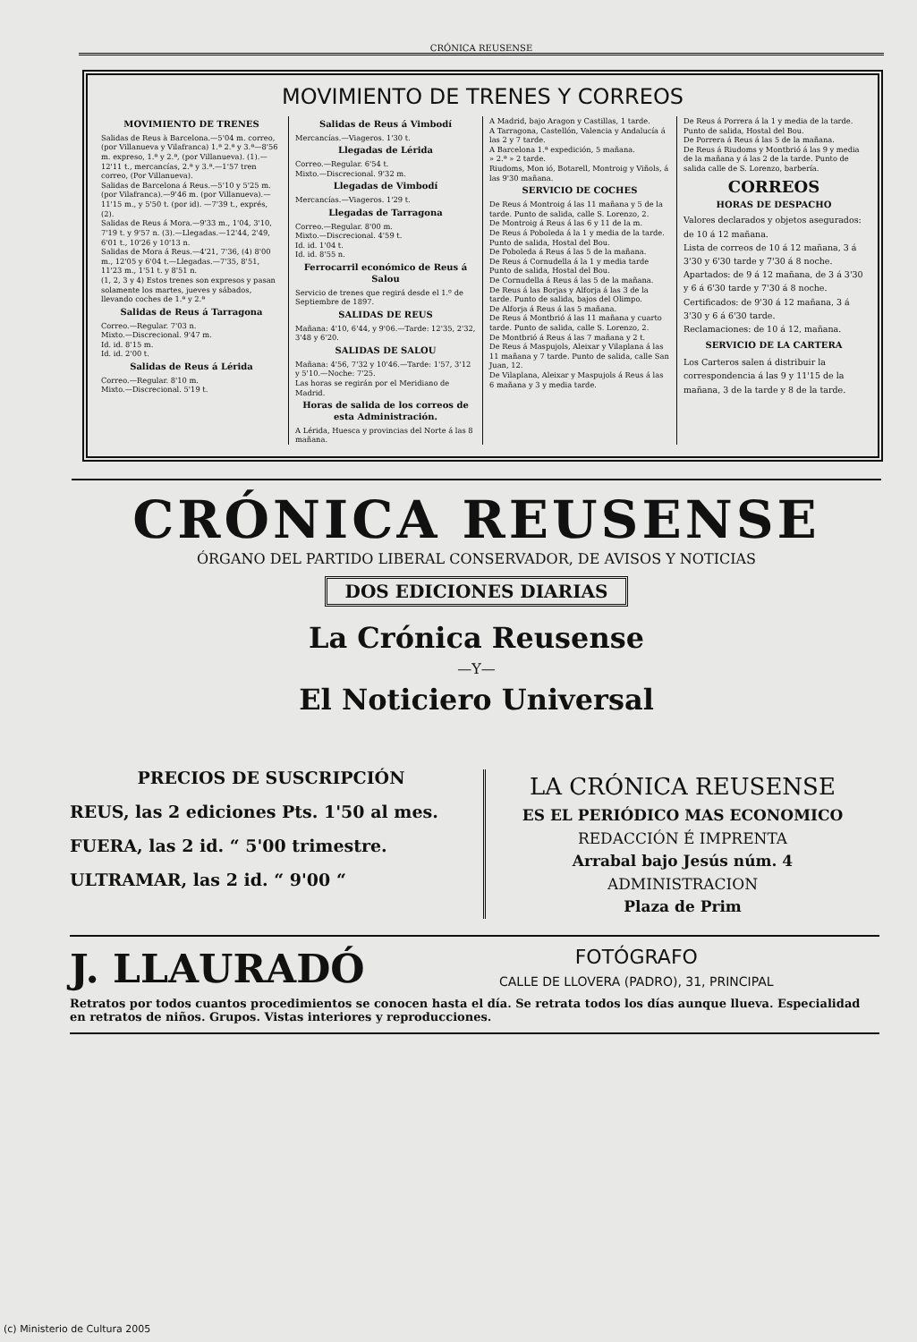CRÓNICA REUSENSE
MOVIMIENTO DE TRENES Y CORREOS
MOVIMIENTO DE TRENES
Salidas de Reus à Barcelona.—5'04 m. correo, (por Villanueva y Vilafranca) 1.ª 2.ª y 3.ª—8'56 m. expreso, 1.ª y 2.ª, (por Villanueva). (1).—12'11 t., mercancías, 2.ª y 3.ª.—1'57 tren correo, (Por Villanueva).
Salidas de Barcelona á Reus.—5'10 y 5'25 m. (por Vilafranca).—9'46 m. (por Villanueva).—11'15 m., y 5'50 t. (por id). —7'39 t., exprés, (2).
Salidas de Reus á Mora.—9'33 m., 1'04, 3'10, 7'19 t. y 9'57 n. (3).—Llegadas.—12'44, 2'49, 6'01 t., 10'26 y 10'13 n.
Salidas de Mora á Reus.—4'21, 7'36, (4) 8'00 m., 12'05 y 6'04 t.—Llegadas.—7'35, 8'51, 11'23 m., 1'51 t. y 8'51 n.
(1, 2, 3 y 4) Estos trenes son expresos y pasan solamente los martes, jueves y sábados, llevando coches de 1.ª y 2.ª
Salidas de Reus á Tarragona
Correo.—Regular. 7'03 n.
Mixto.—Discrecional. 9'47 m.
Id. id. 8'15 m.
Id. id. 2'00 t.
Salidas de Reus á Lérida
Correo.—Regular. 8'10 m.
Mixto.—Discrecional. 5'19 t.
Salidas de Reus á Vimbodí
Mercancías.—Viageros. 1'30 t.
Llegadas de Lérida
Correo.—Regular. 6'54 t.
Mixto.—Discrecional. 9'32 m.
Llegadas de Vimbodí
Mercancías.—Viageros. 1'29 t.
Llegadas de Tarragona
Correo.—Regular. 8'00 m.
Mixto.—Discrecional. 4'59 t.
Id. id. 1'04 t.
Id. id. 8'55 n.
Ferrocarril económico de Reus á Salou
Servicio de trenes que regirá desde el 1.º de Septiembre de 1897.
SALIDAS DE REUS
Mañana: 4'10, 6'44, y 9'06.—Tarde: 12'35, 2'32, 3'48 y 6'20.
SALIDAS DE SALOU
Mañana: 4'56, 7'32 y 10'46.—Tarde: 1'57, 3'12 y 5'10.—Noche: 7'25.
Las horas se regirán por el Meridiano de Madrid.
Horas de salida de los correos de esta Administración.
A Lérida, Huesca y provincias del Norte á las 8 mañana.
A Madrid, bajo Aragon y Castillas, 1 tarde.
A Tarragona, Castellón, Valencia y Andalucía á las 2 y 7 tarde.
A Barcelona 1.ª expedición, 5 mañana.
» 2.ª » 2 tarde.
Riudoms, Mon ió, Botarell, Montroig y Viñols, á las 9'30 mañana.
SERVICIO DE COCHES
De Reus á Montroig á las 11 mañana y 5 de la tarde. Punto de salida, calle S. Lorenzo, 2.
De Montroig á Reus á las 6 y 11 de la m.
De Reus á Poboleda á la 1 y media de la tarde. Punto de salida, Hostal del Bou.
De Poboleda á Reus á las 5 de la mañana.
De Reus á Cornudella á la 1 y media tarde Punto de salida, Hostal del Bou.
De Cornudella á Reus á las 5 de la mañana.
De Reus á las Borjas y Alforja á las 3 de la tarde. Punto de salida, bajos del Olimpo.
De Alforja á Reus á las 5 mañana.
De Reus á Montbrió á las 11 mañana y cuarto tarde. Punto de salida, calle S. Lorenzo, 2.
De Montbrió á Reus á las 7 mañana y 2 t.
De Reus á Maspujols, Aleixar y Vilaplana á las 11 mañana y 7 tarde. Punto de salida, calle San Juan, 12.
De Vilaplana, Aleixar y Maspujols á Reus á las 6 mañana y 3 y media tarde.
De Reus á Porrera á la 1 y media de la tarde. Punto de salida, Hostal del Bou.
De Porrera á Reus á las 5 de la mañana.
De Reus á Riudoms y Montbrió á las 9 y media de la mañana y á las 2 de la tarde. Punto de salida calle de S. Lorenzo, barbería.
CORREOS
HORAS DE DESPACHO
Valores declarados y objetos asegurados: de 10 á 12 mañana.
Lista de correos de 10 á 12 mañana, 3 á 3'30 y 6'30 tarde y 7'30 á 8 noche.
Apartados: de 9 á 12 mañana, de 3 á 3'30 y 6 á 6'30 tarde y 7'30 á 8 noche.
Certificados: de 9'30 á 12 mañana, 3 á 3'30 y 6 á 6'30 tarde.
Reclamaciones: de 10 á 12, mañana.
SERVICIO DE LA CARTERA
Los Carteros salen á distribuir la correspondencia á las 9 y 11'15 de la mañana, 3 de la tarde y 8 de la tarde.
CRÓNICA REUSENSE
ÓRGANO DEL PARTIDO LIBERAL CONSERVADOR, DE AVISOS Y NOTICIAS
DOS EDICIONES DIARIAS
La Crónica Reusense
—Y—
El Noticiero Universal
PRECIOS DE SUSCRIPCIÓN
REUS, las 2 ediciones Pts. 1'50 al mes.
FUERA, las 2 id. “ 5'00 trimestre.
ULTRAMAR, las 2 id. “ 9'00 “
LA CRÓNICA REUSENSE
ES EL PERIÓDICO MAS ECONOMICO
REDACCIÓN É IMPRENTA
Arrabal bajo Jesús núm. 4
ADMINISTRACION
Plaza de Prim
J. LLAURADÓ
FOTÓGRAFO
CALLE DE LLOVERA (PADRO), 31, PRINCIPAL
Retratos por todos cuantos procedimientos se conocen hasta el día. Se retrata todos los días aunque llueva. Especialidad en retratos de niños. Grupos. Vistas interiores y reproducciones.
(c) Ministerio de Cultura 2005